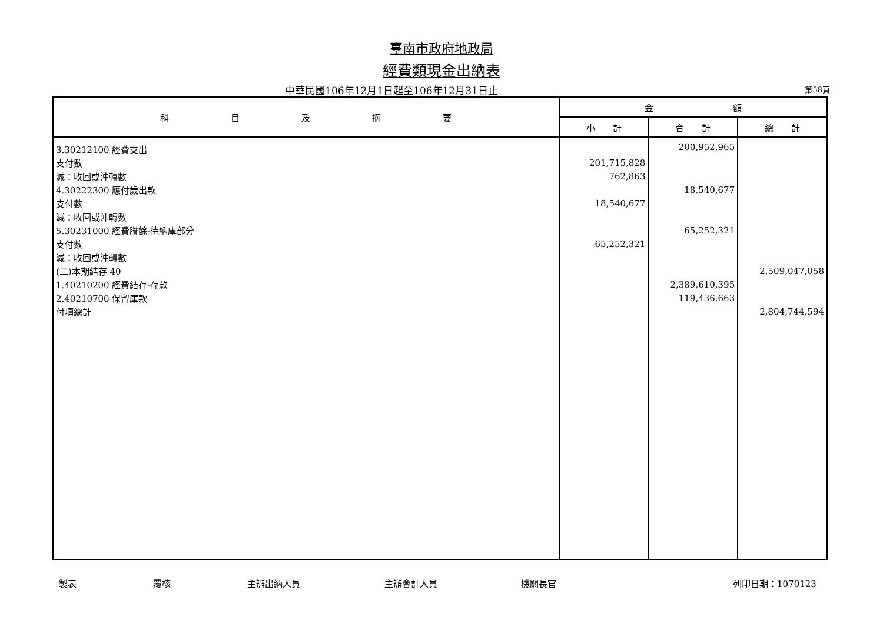臺南市政府地政局
經費類現金出納表
中華民國106年12月1日起至106年12月31日止
第58頁
| 科 目 及 摘 要 | 金 額 | | |
| --- | --- | --- | --- |
| | 小 計 | 合 計 | 總 計 |
| 3.30212100 經費支出 | | 200,952,965 | |
| 支付數 | 201,715,828 | | |
| 減：收回或沖轉數 | 762,863 | | |
| 4.30222300 應付歲出款 | | 18,540,677 | |
| 支付數 | 18,540,677 | | |
| 減：收回或沖轉數 | | | |
| 5.30231000 經費賸餘-待納庫部分 | | 65,252,321 | |
| 支付數 | 65,252,321 | | |
| 減：收回或沖轉數 | | | |
| (二)本期結存 40 | | | 2,509,047,058 |
| 1.40210200 經費結存-存款 | | 2,389,610,395 | |
| 2.40210700 保留庫款 | | 119,436,663 | |
| 付項總計 | | | 2,804,744,594 |
製表 覆核 主辦出納人員 主辦會計人員 機關長官 列印日期：1070123